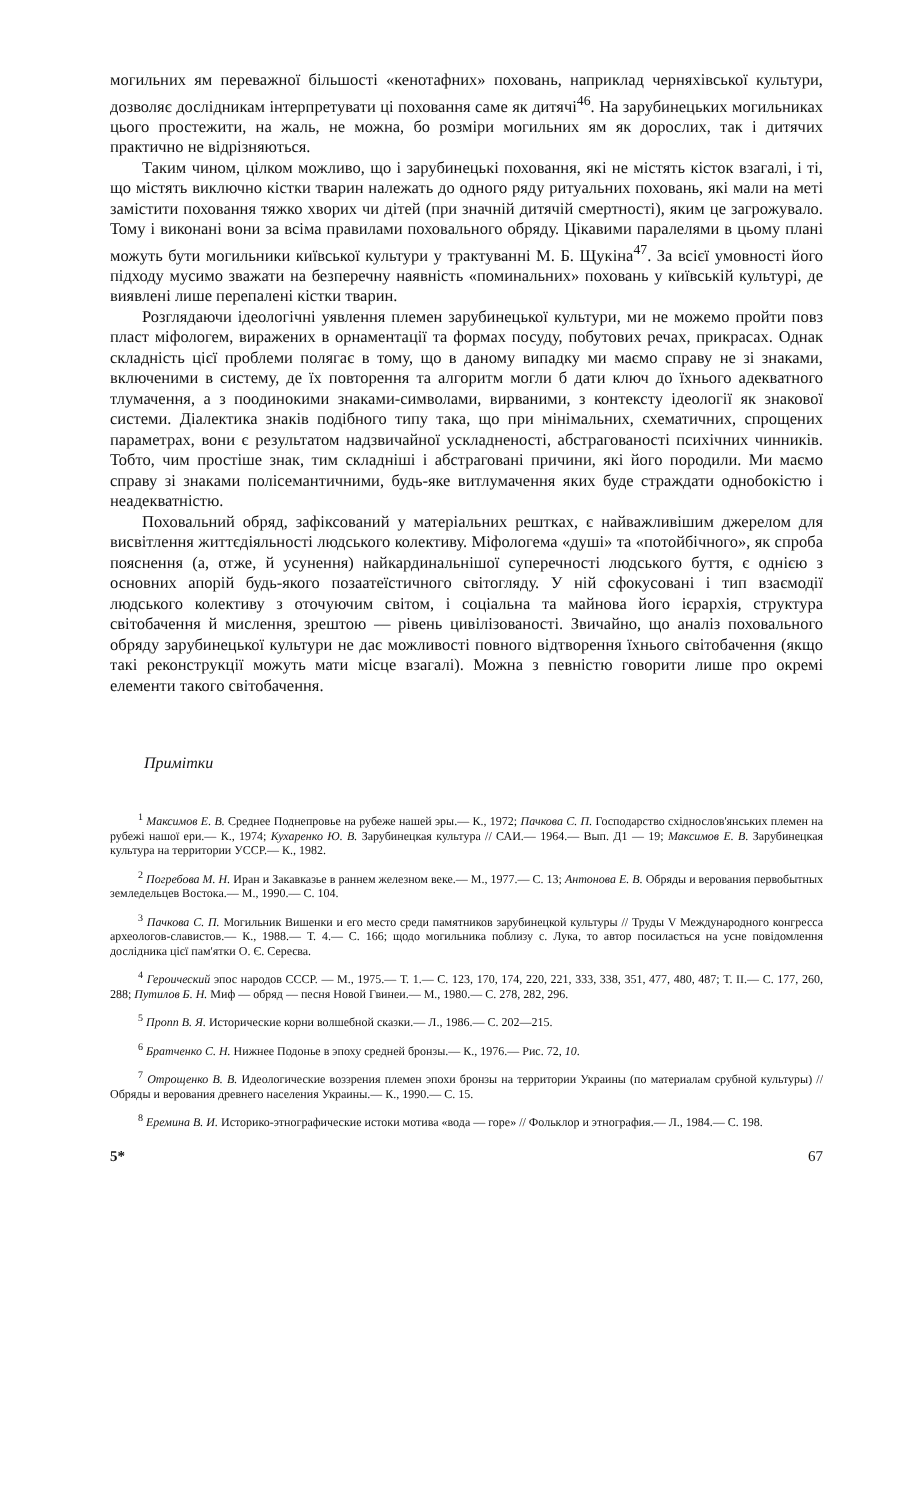могильних ям переважної більшості «кенотафних» поховань, наприклад черняхівської культури, дозволяє дослідникам інтерпретувати ці поховання саме як дитячі<sup>46</sup>. На зарубинецьких могильниках цього простежити, на жаль, не можна, бо розміри могильних ям як дорослих, так і дитячих практично не відрізняються.
Таким чином, цілком можливо, що і зарубинецькі поховання, які не містять кісток взагалі, і ті, що містять виключно кістки тварин належать до одного ряду ритуальних поховань, які мали на меті замістити поховання тяжко хворих чи дітей (при значній дитячій смертності), яким це загрожувало. Тому і виконані вони за всіма правилами поховального обряду. Цікавими паралелями в цьому плані можуть бути могильники київської культури у трактуванні М. Б. Щукіна<sup>47</sup>. За всієї умовності його підходу мусимо зважати на безперечну наявність «поминальних» поховань у київській культурі, де виявлені лише перепалені кістки тварин.
Розглядаючи ідеологічні уявлення племен зарубинецької культури, ми не можемо пройти повз пласт міфологем, виражених в орнаментації та формах посуду, побутових речах, прикрасах. Однак складність цієї проблеми полягає в тому, що в даному випадку ми маємо справу не зі знаками, включеними в систему, де їх повторення та алгоритм могли б дати ключ до їхнього адекватного тлумачення, а з поодинокими знаками-символами, вирваними, з контексту ідеології як знакової системи. Діалектика знаків подібного типу така, що при мінімальних, схематичних, спрощених параметрах, вони є результатом надзвичайної ускладненості, абстрагованості психічних чинників. Тобто, чим простіше знак, тим складніші і абстраговані причини, які його породили. Ми маємо справу зі знаками полісемантичними, будь-яке витлумачення яких буде страждати однобокістю і неадекватністю.
Поховальний обряд, зафіксований у матеріальних рештках, є найважливішим джерелом для висвітлення життєдіяльності людського колективу. Міфологема «душі» та «потойбічного», як спроба пояснення (а, отже, й усунення) найкардинальнішої суперечності людського буття, є однією з основних апорій будь-якого позаатеїстичного світогляду. У ній сфокусовані і тип взаємодії людського колективу з оточуючим світом, і соціальна та майнова його ієрархія, структура світобачення й мислення, зрештою — рівень цивілізованості. Звичайно, що аналіз поховального обряду зарубинецької культури не дає можливості повного відтворення їхнього світобачення (якщо такі реконструкції можуть мати місце взагалі). Можна з певністю говорити лише про окремі елементи такого світобачення.
Примітки
<sup>1</sup> Максимов Е. В. Среднее Поднепровье на рубеже нашей эры.— К., 1972; Пачкова С. П. Господарство східнослов'янських племен на рубежі нашої ери.— К., 1974; Кухаренко Ю. В. Зарубинецкая культура // САИ.— 1964.— Вып. Д1 — 19; Максимов Е. В. Зарубинецкая культура на территории УССР.— К., 1982.
<sup>2</sup> Погребова М. Н. Иран и Закавказье в раннем железном веке.— М., 1977.— С. 13; Антонова Е. В. Обряды и верования первобытных земледельцев Востока.— М., 1990.— С. 104.
<sup>3</sup> Пачкова С. П. Могильник Вишенки и его место среди памятников зарубинецкой культуры // Труды V Международного конгресса археологов-славистов.— К., 1988.— Т. 4.— С. 166; щодо могильника поблизу с. Лука, то автор посилається на усне повідомлення дослідника цієї пам'ятки О. Є. Сереєва.
<sup>4</sup> Героический эпос народов СССР. — М., 1975.— Т. 1.— С. 123, 170, 174, 220, 221, 333, 338, 351, 477, 480, 487; Т. II.— С. 177, 260, 288; Путилов Б. Н. Миф — обряд — песня Новой Гвинеи.— М., 1980.— С. 278, 282, 296.
<sup>5</sup> Пропп В. Я. Исторические корни волшебной сказки.— Л., 1986.— С. 202—215.
<sup>6</sup> Братченко С. Н. Нижнее Подонье в эпоху средней бронзы.— К., 1976.— Рис. 72, 10.
<sup>7</sup> Отрощенко В. В. Идеологические воззрения племен эпохи бронзы на территории Украины (по материалам срубной культуры) // Обряды и верования древнего населения Украины.— К., 1990.— С. 15.
<sup>8</sup> Еремина В. И. Историко-этнографические истоки мотива «вода — горе» // Фольклор и этнография.— Л., 1984.— С. 198.
5* 67